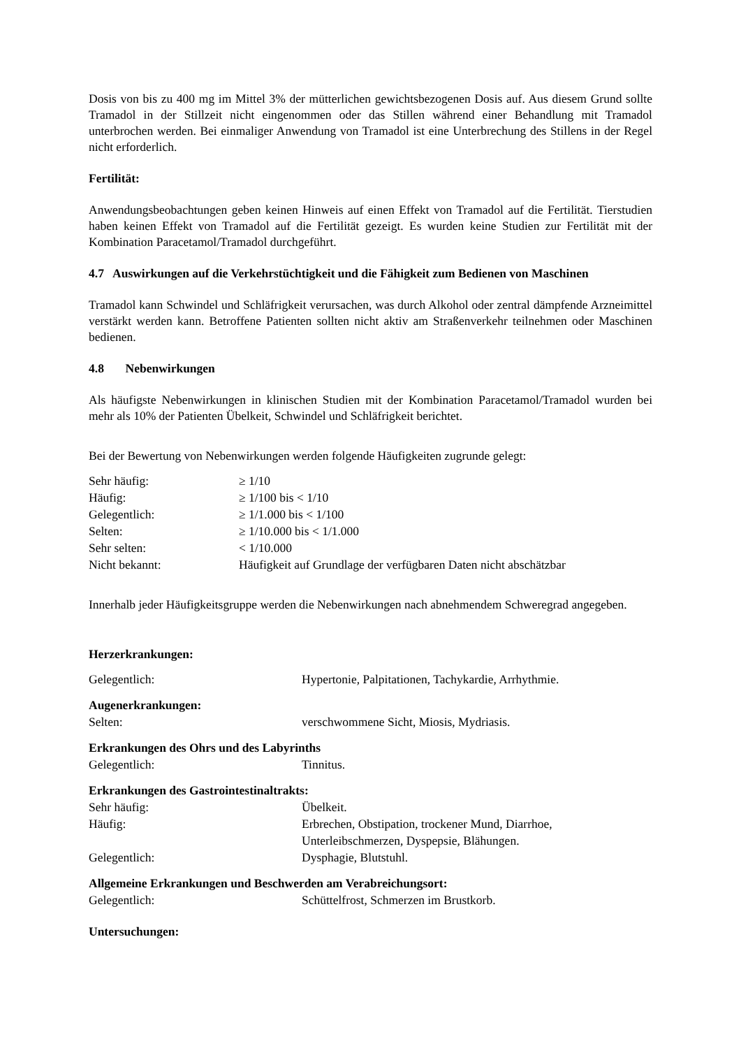Dosis von bis zu 400 mg im Mittel 3% der mütterlichen gewichtsbezogenen Dosis auf. Aus diesem Grund sollte Tramadol in der Stillzeit nicht eingenommen oder das Stillen während einer Behandlung mit Tramadol unterbrochen werden. Bei einmaliger Anwendung von Tramadol ist eine Unterbrechung des Stillens in der Regel nicht erforderlich.
Fertilität:
Anwendungsbeobachtungen geben keinen Hinweis auf einen Effekt von Tramadol auf die Fertilität. Tierstudien haben keinen Effekt von Tramadol auf die Fertilität gezeigt. Es wurden keine Studien zur Fertilität mit der Kombination Paracetamol/Tramadol durchgeführt.
4.7 Auswirkungen auf die Verkehrstüchtigkeit und die Fähigkeit zum Bedienen von Maschinen
Tramadol kann Schwindel und Schläfrigkeit verursachen, was durch Alkohol oder zentral dämpfende Arzneimittel verstärkt werden kann. Betroffene Patienten sollten nicht aktiv am Straßenverkehr teilnehmen oder Maschinen bedienen.
4.8 Nebenwirkungen
Als häufigste Nebenwirkungen in klinischen Studien mit der Kombination Paracetamol/Tramadol wurden bei mehr als 10% der Patienten Übelkeit, Schwindel und Schläfrigkeit berichtet.
Bei der Bewertung von Nebenwirkungen werden folgende Häufigkeiten zugrunde gelegt:
| Sehr häufig: | ≥ 1/10 |
| Häufig: | ≥ 1/100 bis < 1/10 |
| Gelegentlich: | ≥ 1/1.000 bis < 1/100 |
| Selten: | ≥ 1/10.000 bis < 1/1.000 |
| Sehr selten: | < 1/10.000 |
| Nicht bekannt: | Häufigkeit auf Grundlage der verfügbaren Daten nicht abschätzbar |
Innerhalb jeder Häufigkeitsgruppe werden die Nebenwirkungen nach abnehmendem Schweregrad angegeben.
Herzerkrankungen:
| Gelegentlich: | Hypertonie, Palpitationen, Tachykardie, Arrhythmie. |
Augenerkrankungen:
| Selten: | verschwommene Sicht, Miosis, Mydriasis. |
Erkrankungen des Ohrs und des Labyrinths
| Gelegentlich: | Tinnitus. |
Erkrankungen des Gastrointestinaltrakts:
| Sehr häufig: | Übelkeit. |
| Häufig: | Erbrechen, Obstipation, trockener Mund, Diarrhoe, Unterleibschmerzen, Dyspepsie, Blähungen. |
| Gelegentlich: | Dysphagie, Blutstuhl. |
Allgemeine Erkrankungen und Beschwerden am Verabreichungsort:
| Gelegentlich: | Schüttelfrost, Schmerzen im Brustkorb. |
Untersuchungen: